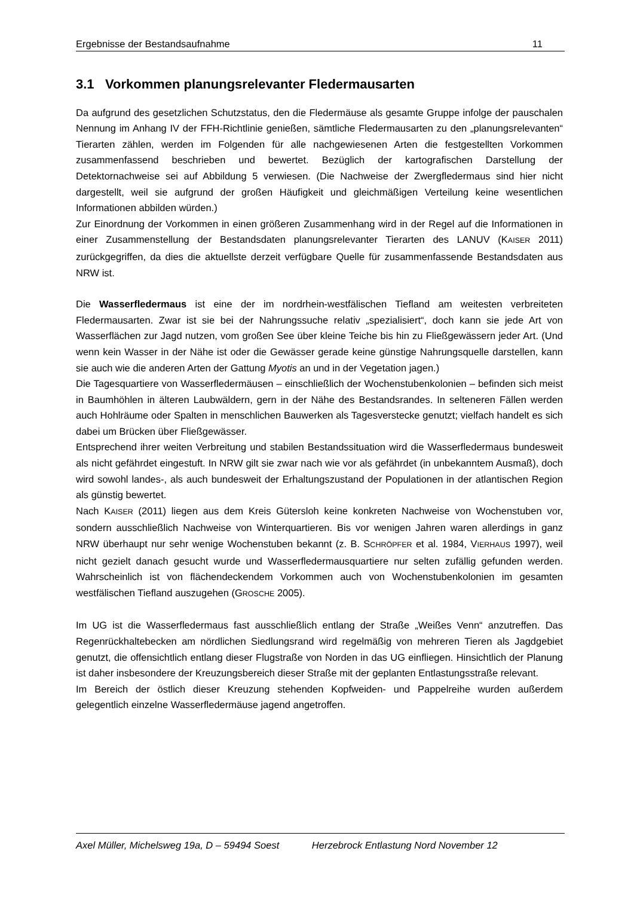Ergebnisse der Bestandsaufnahme 11
3.1 Vorkommen planungsrelevanter Fledermausarten
Da aufgrund des gesetzlichen Schutzstatus, den die Fledermäuse als gesamte Gruppe infolge der pauschalen Nennung im Anhang IV der FFH-Richtlinie genießen, sämtliche Fledermausarten zu den „planungsrelevanten“ Tierarten zählen, werden im Folgenden für alle nachgewiesenen Arten die festgestellten Vorkommen zusammenfassend beschrieben und bewertet. Bezüglich der kartografischen Darstellung der Detektornachweise sei auf Abbildung 5 verwiesen. (Die Nachweise der Zwergfledermaus sind hier nicht dargestellt, weil sie aufgrund der großen Häufigkeit und gleichmäßigen Verteilung keine wesentlichen Informationen abbilden würden.)
Zur Einordnung der Vorkommen in einen größeren Zusammenhang wird in der Regel auf die Informationen in einer Zusammenstellung der Bestandsdaten planungsrelevanter Tierarten des LANUV (KAISER 2011) zurückgegriffen, da dies die aktuellste derzeit verfügbare Quelle für zusammenfassende Bestandsdaten aus NRW ist.
Die Wasserfledermaus ist eine der im nordrhein-westfälischen Tiefland am weitesten verbreiteten Fledermausarten. Zwar ist sie bei der Nahrungssuche relativ „spezialisiert“, doch kann sie jede Art von Wasserflächen zur Jagd nutzen, vom großen See über kleine Teiche bis hin zu Fließgewässern jeder Art. (Und wenn kein Wasser in der Nähe ist oder die Gewässer gerade keine günstige Nahrungsquelle darstellen, kann sie auch wie die anderen Arten der Gattung Myotis an und in der Vegetation jagen.)
Die Tagesquartiere von Wasserfledermäusen – einschließlich der Wochenstubenkolonien – befinden sich meist in Baumhöhlen in älteren Laubwäldern, gern in der Nähe des Bestandsrandes. In selteneren Fällen werden auch Hohlräume oder Spalten in menschlichen Bauwerken als Tagesverstecke genutzt; vielfach handelt es sich dabei um Brücken über Fließgewässer.
Entsprechend ihrer weiten Verbreitung und stabilen Bestandssituation wird die Wasserfledermaus bundesweit als nicht gefährdet eingestuft. In NRW gilt sie zwar nach wie vor als gefährdet (in unbekanntem Ausmaß), doch wird sowohl landes-, als auch bundesweit der Erhaltungszustand der Populationen in der atlantischen Region als günstig bewertet.
Nach KAISER (2011) liegen aus dem Kreis Gütersloh keine konkreten Nachweise von Wochenstuben vor, sondern ausschließlich Nachweise von Winterquartieren. Bis vor wenigen Jahren waren allerdings in ganz NRW überhaupt nur sehr wenige Wochenstuben bekannt (z. B. SCHRÖPFER et al. 1984, VIERHAUS 1997), weil nicht gezielt danach gesucht wurde und Wasserfledermausquartiere nur selten zufällig gefunden werden. Wahrscheinlich ist von flächendeckendem Vorkommen auch von Wochenstubenkolonien im gesamten westfälischen Tiefland auszugehen (GROSCHE 2005).
Im UG ist die Wasserfledermaus fast ausschließlich entlang der Straße „Weißes Venn“ anzutreffen. Das Regenrückhaltebecken am nördlichen Siedlungsrand wird regelmäßig von mehreren Tieren als Jagdgebiet genutzt, die offensichtlich entlang dieser Flugstraße von Norden in das UG einfliegen. Hinsichtlich der Planung ist daher insbesondere der Kreuzungsbereich dieser Straße mit der geplanten Entlastungsstraße relevant.
Im Bereich der östlich dieser Kreuzung stehenden Kopfweiden- und Pappelreihe wurden außerdem gelegentlich einzelne Wasserfledermäuse jagend angetroffen.
Axel Müller, Michelsweg 19a, D – 59494 Soest Herzebrock Entlastung Nord November 12